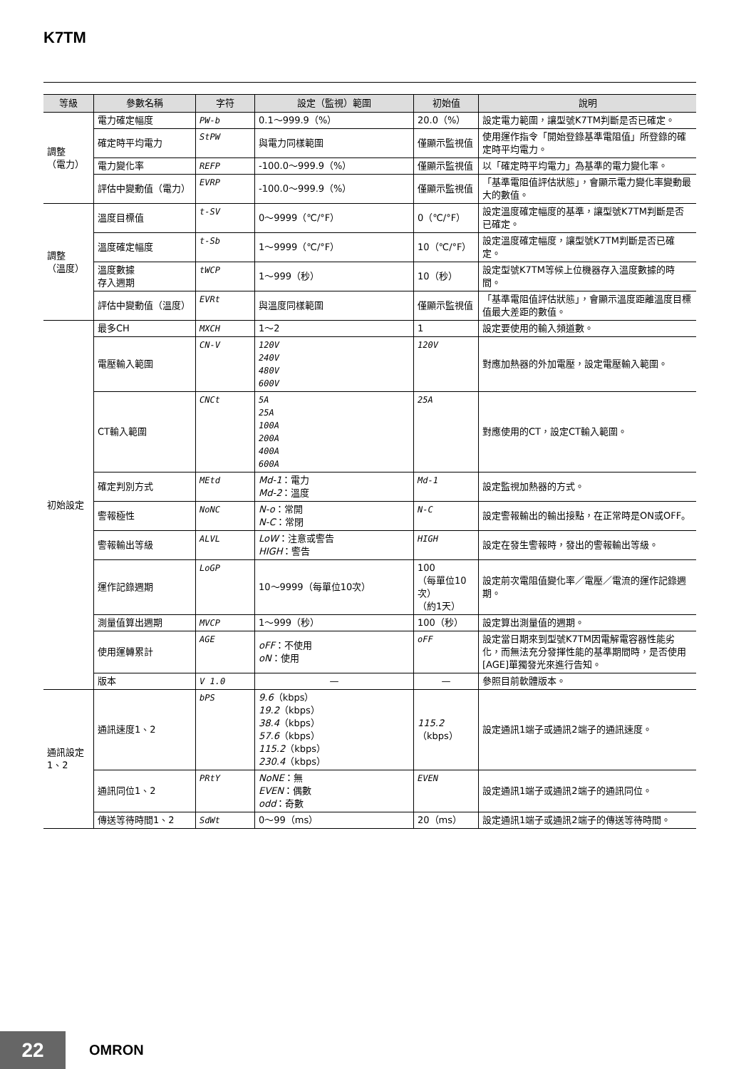K7TM
| 等級 | 參數名稱 | 字符 | 設定（監視）範圍 | 初始值 | 說明 |
| --- | --- | --- | --- | --- | --- |
| 調整 （電力） | 電力確定幅度 | PW-b | 0.1～999.9（%） | 20.0（%） | 設定電力範圍，讓型號K7TM判斷是否已確定。 |
| | 確定時平均電力 | StPW | 與電力同樣範圍 | 僅顯示監視值 | 使用運作指令「開始登錄基準電阻值」所登錄的確定時平均電力。 |
| | 電力變化率 | REFP | -100.0～999.9（%） | 僅顯示監視值 | 以「確定時平均電力」為基準的電力變化率。 |
| | 評估中變動值（電力） | EVRP | -100.0～999.9（%） | 僅顯示監視值 | 「基準電阻值評估狀態」，會顯示電力變化率變動最大的數值。 |
| 調整 （溫度） | 溫度目標值 | t-SV | 0～9999（℃/°F） | 0（℃/°F） | 設定溫度確定幅度的基準，讓型號K7TM判斷是否已確定。 |
| | 溫度確定幅度 | t-Sb | 1～9999（℃/°F） | 10（℃/°F） | 設定溫度確定幅度，讓型號K7TM判斷是否已確定。 |
| | 溫度數據 存入週期 | tWCP | 1～999（秒） | 10（秒） | 設定型號K7TM等候上位機器存入溫度數據的時間。 |
| | 評估中變動值（溫度） | EVRt | 與溫度同樣範圍 | 僅顯示監視值 | 「基準電阻值評估狀態」，會顯示溫度距離溫度目標值最大差距的數值。 |
| 初始設定 | 最多CH | MXCH | 1～2 | 1 | 設定要使用的輸入頻道數。 |
| | 電壓輸入範圍 | CN-V | 120V 240V 480V 600V | 120V | 對應加熱器的外加電壓，設定電壓輸入範圍。 |
| | CT輸入範圍 | CNCt | 5A 25A 100A 200A 400A 600A | 25A | 對應使用的CT，設定CT輸入範圍。 |
| | 確定判別方式 | MEtd | Md-1 ：電力 Md-2 ：溫度 | Md-1 | 設定監視加熱器的方式。 |
| | 警報極性 | NoNC | N-o ：常開 N-C ：常閉 | N-C | 設定警報輸出的輸出接點，在正常時是ON或OFF。 |
| | 警報輸出等級 | ALVL | LoW ：注意或警告 HIGH ：警告 | HIGH | 設定在發生警報時，發出的警報輸出等級。 |
| | 運作記錄週期 | LoGP | 10～9999（每單位10次） | 100 （每單位10次） （約1天） | 設定前次電阻值變化率／電壓／電流的運作記錄週期。 |
| | 測量值算出週期 | MVCP | 1～999（秒） | 100（秒） | 設定算出測量值的週期。 |
| | 使用運轉累計 | AGE | oFF ：不使用 oN ：使用 | oFF | 設定當日期來到型號K7TM因電解電容器性能劣化，而無法充分發揮性能的基準期間時，是否使用[AGE]單獨發光來進行告知。 |
| | 版本 | V 1.0 | — | — | 參照目前軟體版本。 |
| 通訊設定 1、2 | 通訊速度1、2 | bPS | 9.6 （kbps） 19.2 （kbps） 38.4 （kbps） 57.6 （kbps） 115.2 （kbps） 230.4 （kbps） | 115.2 （kbps） | 設定通訊1端子或通訊2端子的通訊速度。 |
| | 通訊同位1、2 | PRtY | NoNE ：無 EVEN ：偶數 odd ：奇數 | EVEN | 設定通訊1端子或通訊2端子的通訊同位。 |
| | 傳送等待時間1、2 | SdWt | 0～99（ms） | 20（ms） | 設定通訊1端子或通訊2端子的傳送等待時間。 |
22 OMRON